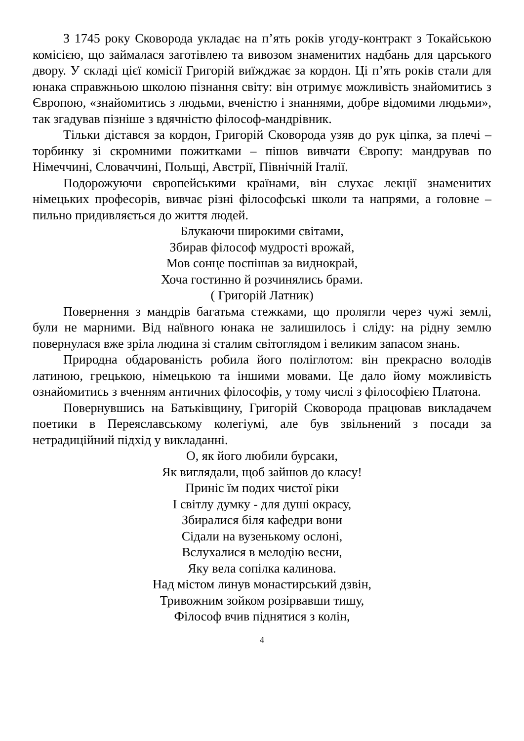З 1745 року Сковорода укладає на п’ять років угоду-контракт з Токайською комісією, що займалася заготівлею та вивозом знаменитих надбань для царського двору. У складі цієї комісії Григорій виїжджає за кордон. Ці п’ять років стали для юнака справжньою школою пізнання світу: він отримує можливість знайомитись з Європою, «знайомитись з людьми, вченістю і знаннями, добре відомими людьми», так згадував пізніше з вдячністю філософ-мандрівник.
Тільки дістався за кордон, Григорій Сковорода узяв до рук ціпка, за плечі – торбинку зі скромними пожитками – пішов вивчати Європу: мандрував по Німеччині, Словаччині, Польщі, Австрії, Північній Італії.
Подорожуючи європейськими країнами, він слухає лекції знаменитих німецьких професорів, вивчає різні філософські школи та напрями, а головне – пильно придивляється до життя людей.
Блукаючи широкими світами,
Збирав філософ мудрості врожай,
Мов сонце поспішав за виднокрай,
Хоча гостинно й розчинялись брами.
( Григорій Латник)
Повернення з мандрів багатьма стежками, що пролягли через чужі землі, були не марними. Від наївного юнака не залишилось і сліду: на рідну землю повернулася вже зріла людина зі сталим світоглядом і великим запасом знань.
Природна обдарованість робила його поліглотом: він прекрасно володів латиною, грецькою, німецькою та іншими мовами. Це дало йому можливість ознайомитись з вченням античних філософів, у тому числі з філософією Платона.
Повернувшись на Батьківщину, Григорій Сковорода працював викладачем поетики в Переяславському колегіумі, але був звільнений з посади за нетрадиційний підхід у викладанні.
О, як його любили бурсаки,
Як виглядали, щоб зайшов до класу!
Приніс їм подих чистої ріки
І світлу думку - для душі окрасу,
Збиралися біля кафедри вони
Сідали на вузенькому ослоні,
Вслухалися в мелодію весни,
Яку вела сопілка калинова.
Над містом линув монастирський дзвін,
Тривожним зойком розірвавши тишу,
Філософ вчив піднятися з колін,
4